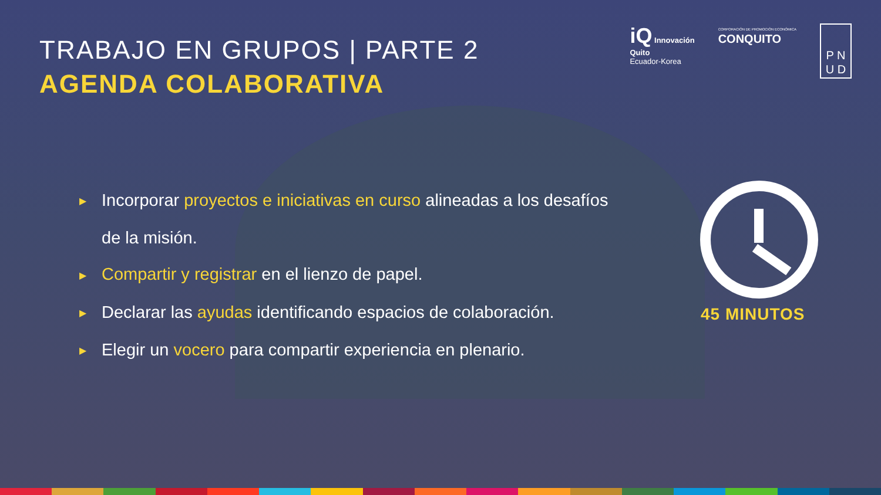TRABAJO EN GRUPOS | PARTE 2
AGENDA COLABORATIVA
iQ Innovación
Quito
Ecuador-Korea
CORPORACIÓN DE PROMOCIÓN ECONÓMICA
CONQUITO
P N
U D
▶ Incorporar proyectos e iniciativas en curso alineadas a los desafíos
de la misión.
▶ Compartir y registrar en el lienzo de papel.
▶ Declarar las ayudas identificando espacios de colaboración.
▶ Elegir un vocero para compartir experiencia en plenario.
45 MINUTOS